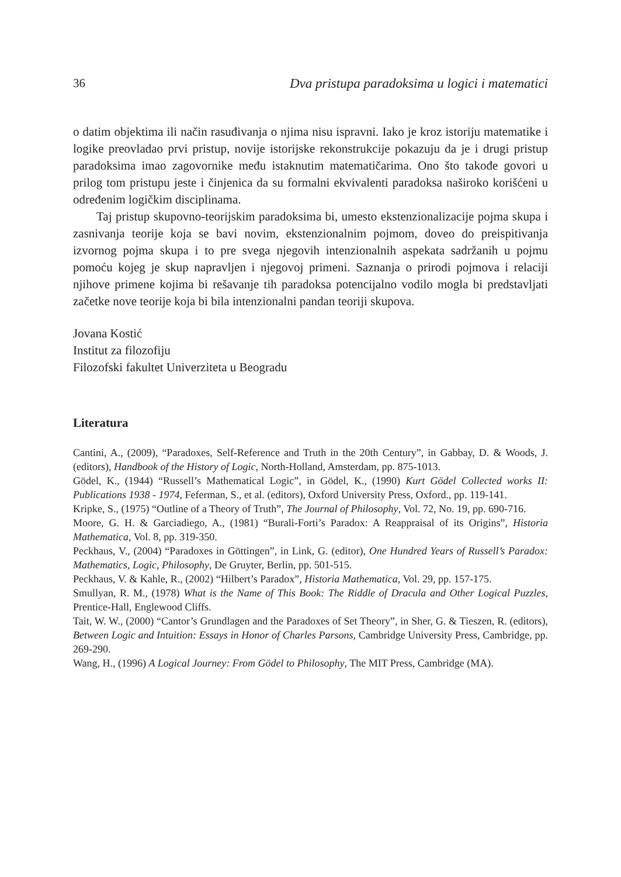36 Dva pristupa paradoksima u logici i matematici
o datim objektima ili način rasuđivanja o njima nisu ispravni. Iako je kroz istoriju matematike i logike preovladao prvi pristup, novije istorijske rekonstrukcije pokazuju da je i drugi pristup paradoksima imao zagovornike među istaknutim matematičarima. Ono što takođe govori u prilog tom pristupu jeste i činjenica da su formalni ekvivalenti paradoksa naširoko korišćeni u određenim logičkim disciplinama.
Taj pristup skupovno-teorijskim paradoksima bi, umesto ekstenzionalizacije pojma skupa i zasnivanja teorije koja se bavi novim, ekstenzionalnim pojmom, doveo do preispitivanja izvornog pojma skupa i to pre svega njegovih intenzionalnih aspekata sadržanih u pojmu pomoću kojeg je skup napravljen i njegovoj primeni. Saznanja o prirodi pojmova i relaciji njihove primene kojima bi rešavanje tih paradoksa potencijalno vodilo mogla bi predstavljati začetke nove teorije koja bi bila intenzionalni pandan teoriji skupova.
Jovana Kostić
Institut za filozofiju
Filozofski fakultet Univerziteta u Beogradu
Literatura
Cantini, A., (2009), “Paradoxes, Self-Reference and Truth in the 20th Century”, in Gabbay, D. & Woods, J. (editors), Handbook of the History of Logic, North-Holland, Amsterdam, pp. 875-1013.
Gödel, K., (1944) “Russell’s Mathematical Logic”, in Gödel, K., (1990) Kurt Gödel Collected works II: Publications 1938 - 1974, Feferman, S., et al. (editors), Oxford University Press, Oxford., pp. 119-141.
Kripke, S., (1975) “Outline of a Theory of Truth”, The Journal of Philosophy, Vol. 72, No. 19, pp. 690-716.
Moore, G. H. & Garciadiego, A., (1981) “Burali-Forti’s Paradox: A Reappraisal of its Origins”, Historia Mathematica, Vol. 8, pp. 319-350.
Peckhaus, V., (2004) “Paradoxes in Göttingen”, in Link, G. (editor), One Hundred Years of Russell’s Paradox: Mathematics, Logic, Philosophy, De Gruyter, Berlin, pp. 501-515.
Peckhaus, V. & Kahle, R., (2002) “Hilbert’s Paradox”, Historia Mathematica, Vol. 29, pp. 157-175.
Smullyan, R. M., (1978) What is the Name of This Book: The Riddle of Dracula and Other Logical Puzzles, Prentice-Hall, Englewood Cliffs.
Tait, W. W., (2000) “Cantor’s Grundlagen and the Paradoxes of Set Theory”, in Sher, G. & Tieszen, R. (editors), Between Logic and Intuition: Essays in Honor of Charles Parsons, Cambridge University Press, Cambridge, pp. 269-290.
Wang, H., (1996) A Logical Journey: From Gödel to Philosophy, The MIT Press, Cambridge (MA).